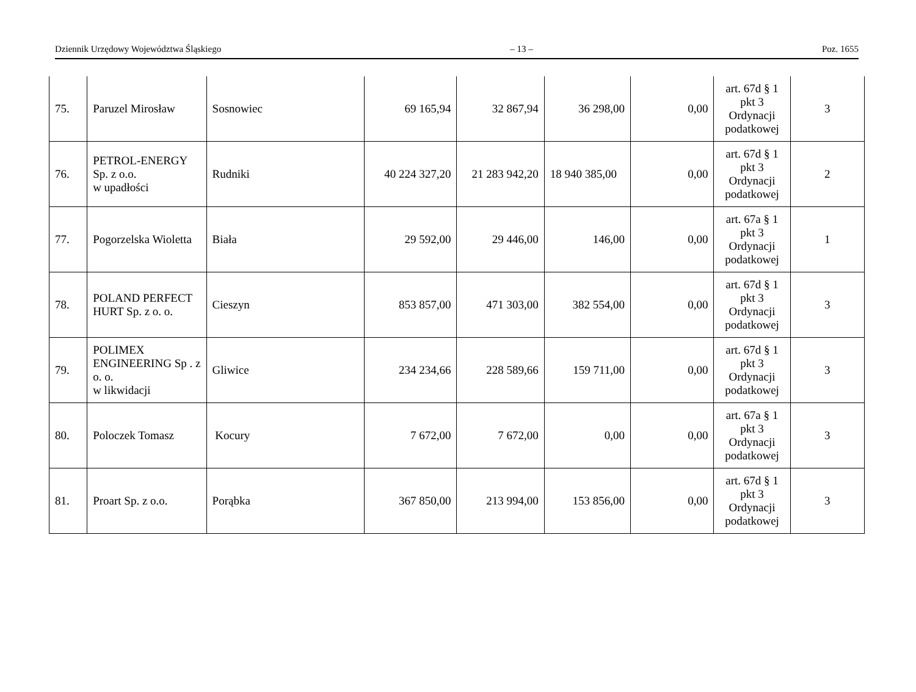Dziennik Urzędowy Województwa Śląskiego – 13 – Poz. 1655
| 75. | Paruzel Mirosław | Sosnowiec | 69 165,94 | 32 867,94 | 36 298,00 | 0,00 | art. 67d § 1 pkt 3 Ordynacji podatkowej | 3 |
| 76. | PETROL-ENERGY Sp. z o.o. w upadłości | Rudniki | 40 224 327,20 | 21 283 942,20 | 18 940 385,00 | 0,00 | art. 67d § 1 pkt 3 Ordynacji podatkowej | 2 |
| 77. | Pogorzelska Wioletta | Biała | 29 592,00 | 29 446,00 | 146,00 | 0,00 | art. 67a § 1 pkt 3 Ordynacji podatkowej | 1 |
| 78. | POLAND PERFECT HURT Sp. z o. o. | Cieszyn | 853 857,00 | 471 303,00 | 382 554,00 | 0,00 | art. 67d § 1 pkt 3 Ordynacji podatkowej | 3 |
| 79. | POLIMEX ENGINEERING Sp . z o. o. w likwidacji | Gliwice | 234 234,66 | 228 589,66 | 159 711,00 | 0,00 | art. 67d § 1 pkt 3 Ordynacji podatkowej | 3 |
| 80. | Poloczek Tomasz | Kocury | 7 672,00 | 7 672,00 | 0,00 | 0,00 | art. 67a § 1 pkt 3 Ordynacji podatkowej | 3 |
| 81. | Proart Sp. z o.o. | Porąbka | 367 850,00 | 213 994,00 | 153 856,00 | 0,00 | art. 67d § 1 pkt 3 Ordynacji podatkowej | 3 |